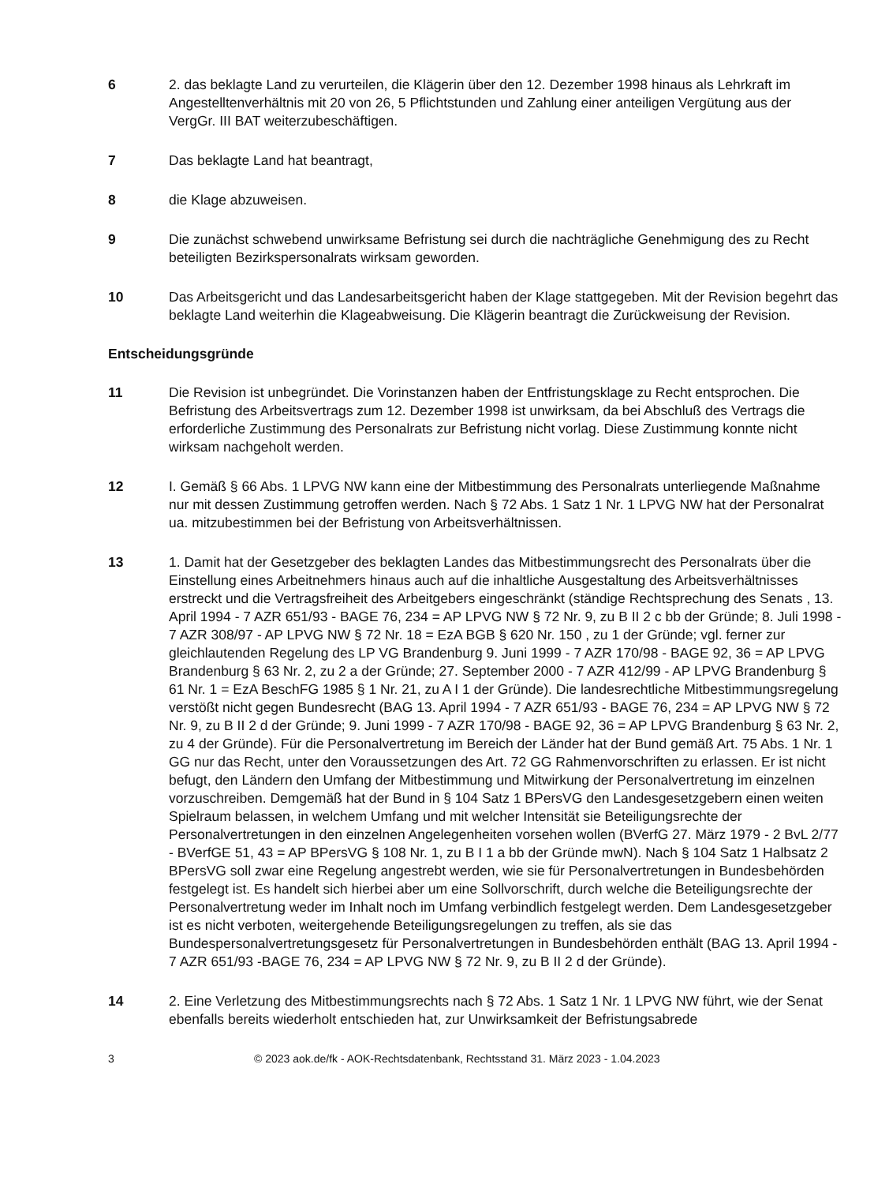6 2. das beklagte Land zu verurteilen, die Klägerin über den 12. Dezember 1998 hinaus als Lehrkraft im Angestelltenverhältnis mit 20 von 26, 5 Pflichtstunden und Zahlung einer anteiligen Vergütung aus der VergGr. III BAT weiterzubeschäftigen.
7 Das beklagte Land hat beantragt,
8 die Klage abzuweisen.
9 Die zunächst schwebend unwirksame Befristung sei durch die nachträgliche Genehmigung des zu Recht beteiligten Bezirkspersonalrats wirksam geworden.
10 Das Arbeitsgericht und das Landesarbeitsgericht haben der Klage stattgegeben. Mit der Revision begehrt das beklagte Land weiterhin die Klageabweisung. Die Klägerin beantragt die Zurückweisung der Revision.
Entscheidungsgründe
11 Die Revision ist unbegründet. Die Vorinstanzen haben der Entfristungsklage zu Recht entsprochen. Die Befristung des Arbeitsvertrags zum 12. Dezember 1998 ist unwirksam, da bei Abschluß des Vertrags die erforderliche Zustimmung des Personalrats zur Befristung nicht vorlag. Diese Zustimmung konnte nicht wirksam nachgeholt werden.
12 I. Gemäß § 66 Abs. 1 LPVG NW kann eine der Mitbestimmung des Personalrats unterliegende Maßnahme nur mit dessen Zustimmung getroffen werden. Nach § 72 Abs. 1 Satz 1 Nr. 1 LPVG NW hat der Personalrat ua. mitzubestimmen bei der Befristung von Arbeitsverhältnissen.
13 1. Damit hat der Gesetzgeber des beklagten Landes das Mitbestimmungsrecht des Personalrats über die Einstellung eines Arbeitnehmers hinaus auch auf die inhaltliche Ausgestaltung des Arbeitsverhältnisses erstreckt und die Vertragsfreiheit des Arbeitgebers eingeschränkt (ständige Rechtsprechung des Senats , 13. April 1994 - 7 AZR 651/93 - BAGE 76, 234 = AP LPVG NW § 72 Nr. 9, zu B II 2 c bb der Gründe; 8. Juli 1998 - 7 AZR 308/97 - AP LPVG NW § 72 Nr. 18 = EzA BGB § 620 Nr. 150 , zu 1 der Gründe; vgl. ferner zur gleichlautenden Regelung des LP VG Brandenburg 9. Juni 1999 - 7 AZR 170/98 - BAGE 92, 36 = AP LPVG Brandenburg § 63 Nr. 2, zu 2 a der Gründe; 27. September 2000 - 7 AZR 412/99 - AP LPVG Brandenburg § 61 Nr. 1 = EzA BeschFG 1985 § 1 Nr. 21, zu A I 1 der Gründe). Die landesrechtliche Mitbestimmungsregelung verstößt nicht gegen Bundesrecht (BAG 13. April 1994 - 7 AZR 651/93 - BAGE 76, 234 = AP LPVG NW § 72 Nr. 9, zu B II 2 d der Gründe; 9. Juni 1999 - 7 AZR 170/98 - BAGE 92, 36 = AP LPVG Brandenburg § 63 Nr. 2, zu 4 der Gründe). Für die Personalvertretung im Bereich der Länder hat der Bund gemäß Art. 75 Abs. 1 Nr. 1 GG nur das Recht, unter den Voraussetzungen des Art. 72 GG Rahmenvorschriften zu erlassen. Er ist nicht befugt, den Ländern den Umfang der Mitbestimmung und Mitwirkung der Personalvertretung im einzelnen vorzuschreiben. Demgemäß hat der Bund in § 104 Satz 1 BPersVG den Landesgesetzgebern einen weiten Spielraum belassen, in welchem Umfang und mit welcher Intensität sie Beteiligungsrechte der Personalvertretungen in den einzelnen Angelegenheiten vorsehen wollen (BVerfG 27. März 1979 - 2 BvL 2/77 - BVerfGE 51, 43 = AP BPersVG § 108 Nr. 1, zu B I 1 a bb der Gründe mwN). Nach § 104 Satz 1 Halbsatz 2 BPersVG soll zwar eine Regelung angestrebt werden, wie sie für Personalvertretungen in Bundesbehörden festgelegt ist. Es handelt sich hierbei aber um eine Sollvorschrift, durch welche die Beteiligungsrechte der Personalvertretung weder im Inhalt noch im Umfang verbindlich festgelegt werden. Dem Landesgesetzgeber ist es nicht verboten, weitergehende Beteiligungsregelungen zu treffen, als sie das Bundespersonalvertretungsgesetz für Personalvertretungen in Bundesbehörden enthält (BAG 13. April 1994 - 7 AZR 651/93 -BAGE 76, 234 = AP LPVG NW § 72 Nr. 9, zu B II 2 d der Gründe).
14 2. Eine Verletzung des Mitbestimmungsrechts nach § 72 Abs. 1 Satz 1 Nr. 1 LPVG NW führt, wie der Senat ebenfalls bereits wiederholt entschieden hat, zur Unwirksamkeit der Befristungsabrede
3 © 2023 aok.de/fk - AOK-Rechtsdatenbank, Rechtsstand 31. März 2023 - 1.04.2023